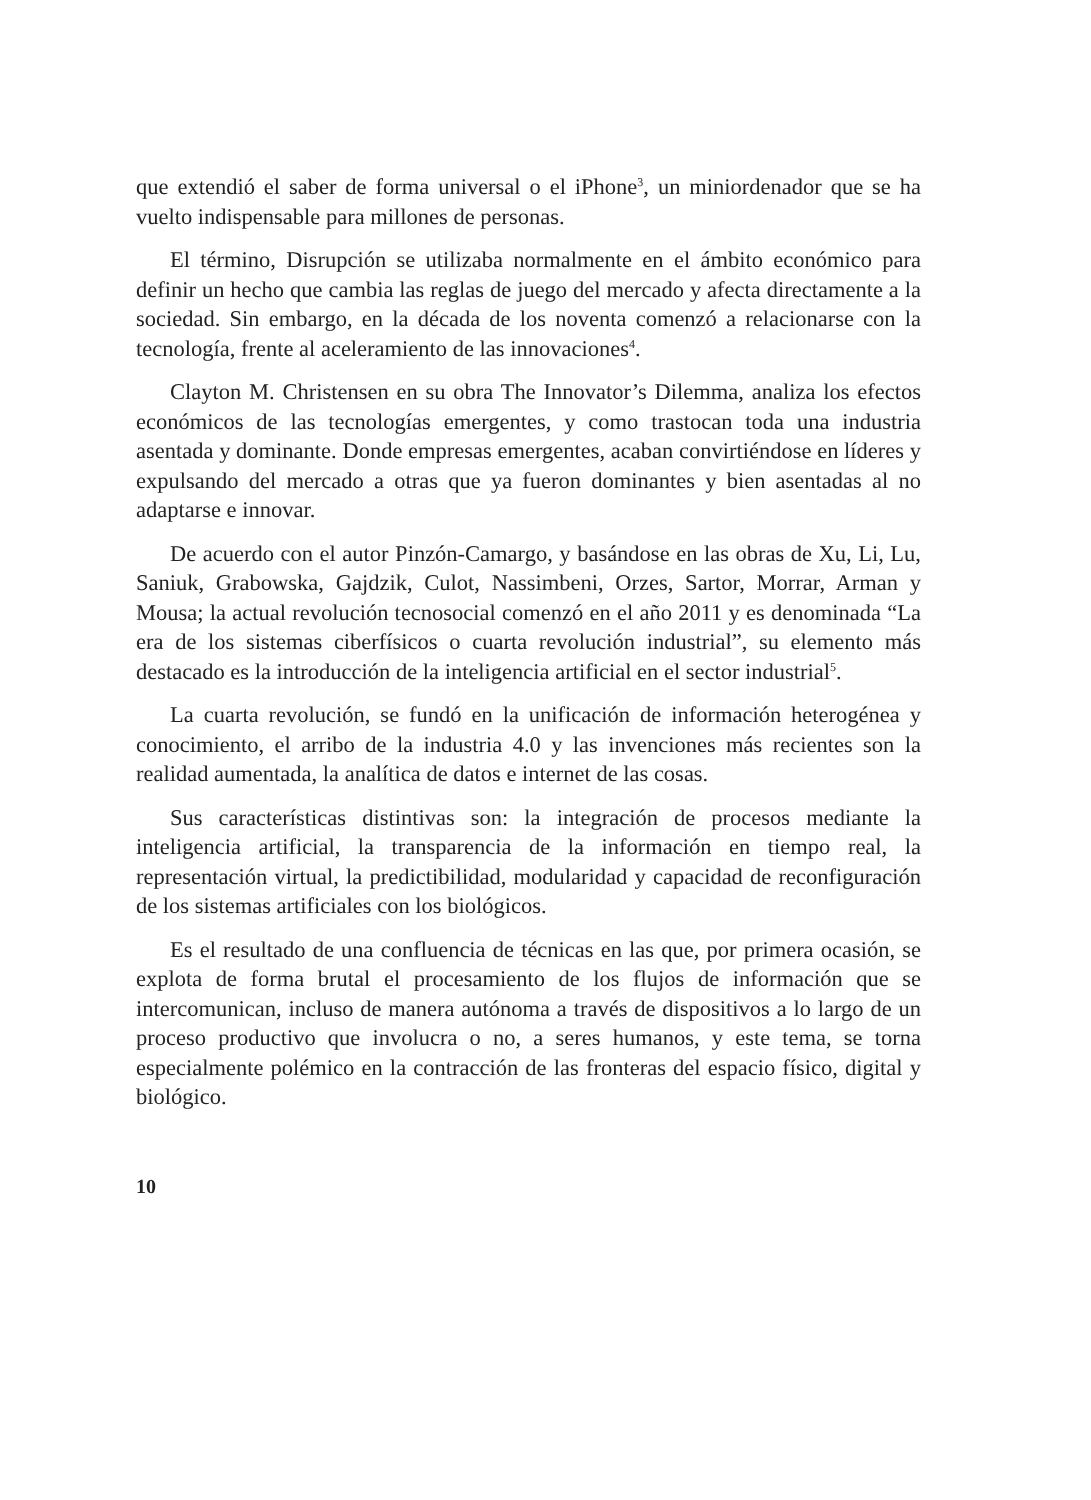que extendió el saber de forma universal o el iPhone<sup>3</sup>, un miniordenador que se ha vuelto indispensable para millones de personas.
El término, Disrupción se utilizaba normalmente en el ámbito económico para definir un hecho que cambia las reglas de juego del mercado y afecta directamente a la sociedad. Sin embargo, en la década de los noventa comenzó a relacionarse con la tecnología, frente al aceleramiento de las innovaciones<sup>4</sup>.
Clayton M. Christensen en su obra The Innovator’s Dilemma, analiza los efectos económicos de las tecnologías emergentes, y como trastocan toda una industria asentada y dominante. Donde empresas emergentes, acaban convirtiéndose en líderes y expulsando del mercado a otras que ya fueron dominantes y bien asentadas al no adaptarse e innovar.
De acuerdo con el autor Pinzón-Camargo, y basándose en las obras de Xu, Li, Lu, Saniuk, Grabowska, Gajdzik, Culot, Nassimbeni, Orzes, Sartor, Morrar, Arman y Mousa; la actual revolución tecnosocial comenzó en el año 2011 y es denominada “La era de los sistemas ciberfísicos o cuarta revolución industrial”, su elemento más destacado es la introducción de la inteligencia artificial en el sector industrial<sup>5</sup>.
La cuarta revolución, se fundó en la unificación de información heterogénea y conocimiento, el arribo de la industria 4.0 y las invenciones más recientes son la realidad aumentada, la analítica de datos e internet de las cosas.
Sus características distintivas son: la integración de procesos mediante la inteligencia artificial, la transparencia de la información en tiempo real, la representación virtual, la predictibilidad, modularidad y capacidad de reconfiguración de los sistemas artificiales con los biológicos.
Es el resultado de una confluencia de técnicas en las que, por primera ocasión, se explota de forma brutal el procesamiento de los flujos de información que se intercomunican, incluso de manera autónoma a través de dispositivos a lo largo de un proceso productivo que involucra o no, a seres humanos, y este tema, se torna especialmente polémico en la contracción de las fronteras del espacio físico, digital y biológico.
10